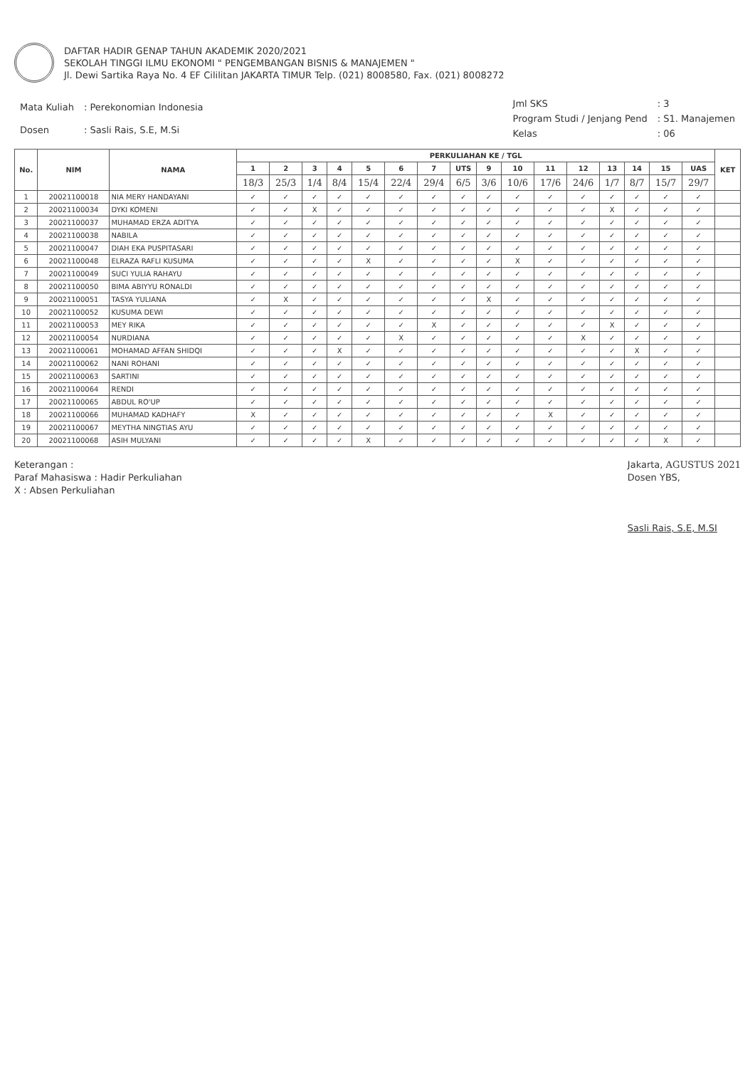DAFTAR HADIR GENAP TAHUN AKADEMIK 2020/2021
SEKOLAH TINGGI ILMU EKONOMI " PENGEMBANGAN BISNIS & MANAJEMEN "
Jl. Dewi Sartika Raya No. 4 EF Cililitan JAKARTA TIMUR Telp. (021) 8008580, Fax. (021) 8008272
| Mata Kuliah | : Perekonomian Indonesia |
| Dosen | : Sasli Rais, S.E, M.Si |
| Jml SKS | : 3 |
| Program Studi / Jenjang Pend | : S1. Manajemen |
| Kelas | : 06 |
| No. | NIM | NAMA | PERKULIAHAN KE / TGL | | | | | | | | | | | | | | | | KET |
| --- | --- | --- | --- | --- | --- | --- | --- | --- | --- | --- | --- | --- | --- | --- | --- | --- | --- | --- | --- |
| | | | 1 | 2 | 3 | 4 | 5 | 6 | 7 | UTS | 9 | 10 | 11 | 12 | 13 | 14 | 15 | UAS | |
| | | | 18/3 | 25/3 | 1/4 | 8/4 | 15/4 | 22/4 | 29/4 | 6/5 | 3/6 | 10/6 | 17/6 | 24/6 | 1/7 | 8/7 | 15/7 | 29/7 | |
| 1 | 20021100018 | NIA MERY HANDAYANI | ✓ | ✓ | ✓ | ✓ | ✓ | ✓ | ✓ | ✓ | ✓ | ✓ | ✓ | ✓ | ✓ | ✓ | ✓ | ✓ | |
| 2 | 20021100034 | DYKI KOMENI | ✓ | ✓ | X | ✓ | ✓ | ✓ | ✓ | ✓ | ✓ | ✓ | ✓ | ✓ | X | ✓ | ✓ | ✓ | |
| 3 | 20021100037 | MUHAMAD ERZA ADITYA | ✓ | ✓ | ✓ | ✓ | ✓ | ✓ | ✓ | ✓ | ✓ | ✓ | ✓ | ✓ | ✓ | ✓ | ✓ | ✓ | |
| 4 | 20021100038 | NABILA | ✓ | ✓ | ✓ | ✓ | ✓ | ✓ | ✓ | ✓ | ✓ | ✓ | ✓ | ✓ | ✓ | ✓ | ✓ | ✓ | |
| 5 | 20021100047 | DIAH EKA PUSPITASARI | ✓ | ✓ | ✓ | ✓ | ✓ | ✓ | ✓ | ✓ | ✓ | ✓ | ✓ | ✓ | ✓ | ✓ | ✓ | ✓ | |
| 6 | 20021100048 | ELRAZA RAFLI KUSUMA | ✓ | ✓ | ✓ | ✓ | X | ✓ | ✓ | ✓ | ✓ | X | ✓ | ✓ | ✓ | ✓ | ✓ | ✓ | |
| 7 | 20021100049 | SUCI YULIA RAHAYU | ✓ | ✓ | ✓ | ✓ | ✓ | ✓ | ✓ | ✓ | ✓ | ✓ | ✓ | ✓ | ✓ | ✓ | ✓ | ✓ | |
| 8 | 20021100050 | BIMA ABIYYU RONALDI | ✓ | ✓ | ✓ | ✓ | ✓ | ✓ | ✓ | ✓ | ✓ | ✓ | ✓ | ✓ | ✓ | ✓ | ✓ | ✓ | |
| 9 | 20021100051 | TASYA YULIANA | ✓ | X | ✓ | ✓ | ✓ | ✓ | ✓ | ✓ | X | ✓ | ✓ | ✓ | ✓ | ✓ | ✓ | ✓ | |
| 10 | 20021100052 | KUSUMA DEWI | ✓ | ✓ | ✓ | ✓ | ✓ | ✓ | ✓ | ✓ | ✓ | ✓ | ✓ | ✓ | ✓ | ✓ | ✓ | ✓ | |
| 11 | 20021100053 | MEY RIKA | ✓ | ✓ | ✓ | ✓ | ✓ | ✓ | X | ✓ | ✓ | ✓ | ✓ | ✓ | X | ✓ | ✓ | ✓ | |
| 12 | 20021100054 | NURDIANA | ✓ | ✓ | ✓ | ✓ | ✓ | X | ✓ | ✓ | ✓ | ✓ | ✓ | X | ✓ | ✓ | ✓ | ✓ | |
| 13 | 20021100061 | MOHAMAD AFFAN SHIDQI | ✓ | ✓ | ✓ | X | ✓ | ✓ | ✓ | ✓ | ✓ | ✓ | ✓ | ✓ | ✓ | X | ✓ | ✓ | |
| 14 | 20021100062 | NANI ROHANI | ✓ | ✓ | ✓ | ✓ | ✓ | ✓ | ✓ | ✓ | ✓ | ✓ | ✓ | ✓ | ✓ | ✓ | ✓ | ✓ | |
| 15 | 20021100063 | SARTINI | ✓ | ✓ | ✓ | ✓ | ✓ | ✓ | ✓ | ✓ | ✓ | ✓ | ✓ | ✓ | ✓ | ✓ | ✓ | ✓ | |
| 16 | 20021100064 | RENDI | ✓ | ✓ | ✓ | ✓ | ✓ | ✓ | ✓ | ✓ | ✓ | ✓ | ✓ | ✓ | ✓ | ✓ | ✓ | ✓ | |
| 17 | 20021100065 | ABDUL RO'UP | ✓ | ✓ | ✓ | ✓ | ✓ | ✓ | ✓ | ✓ | ✓ | ✓ | ✓ | ✓ | ✓ | ✓ | ✓ | ✓ | |
| 18 | 20021100066 | MUHAMAD KADHAFY | X | ✓ | ✓ | ✓ | ✓ | ✓ | ✓ | ✓ | ✓ | ✓ | X | ✓ | ✓ | ✓ | ✓ | ✓ | |
| 19 | 20021100067 | MEYTHA NINGTIAS AYU | ✓ | ✓ | ✓ | ✓ | ✓ | ✓ | ✓ | ✓ | ✓ | ✓ | ✓ | ✓ | ✓ | ✓ | ✓ | ✓ | |
| 20 | 20021100068 | ASIH MULYANI | ✓ | ✓ | ✓ | ✓ | X | ✓ | ✓ | ✓ | ✓ | ✓ | ✓ | ✓ | ✓ | ✓ | X | ✓ | |
Keterangan :
Paraf Mahasiswa : Hadir Perkuliahan
X : Absen Perkuliahan
Jakarta, AGUSTUS 2021
Dosen YBS,
Sasli Rais, S.E, M.SI